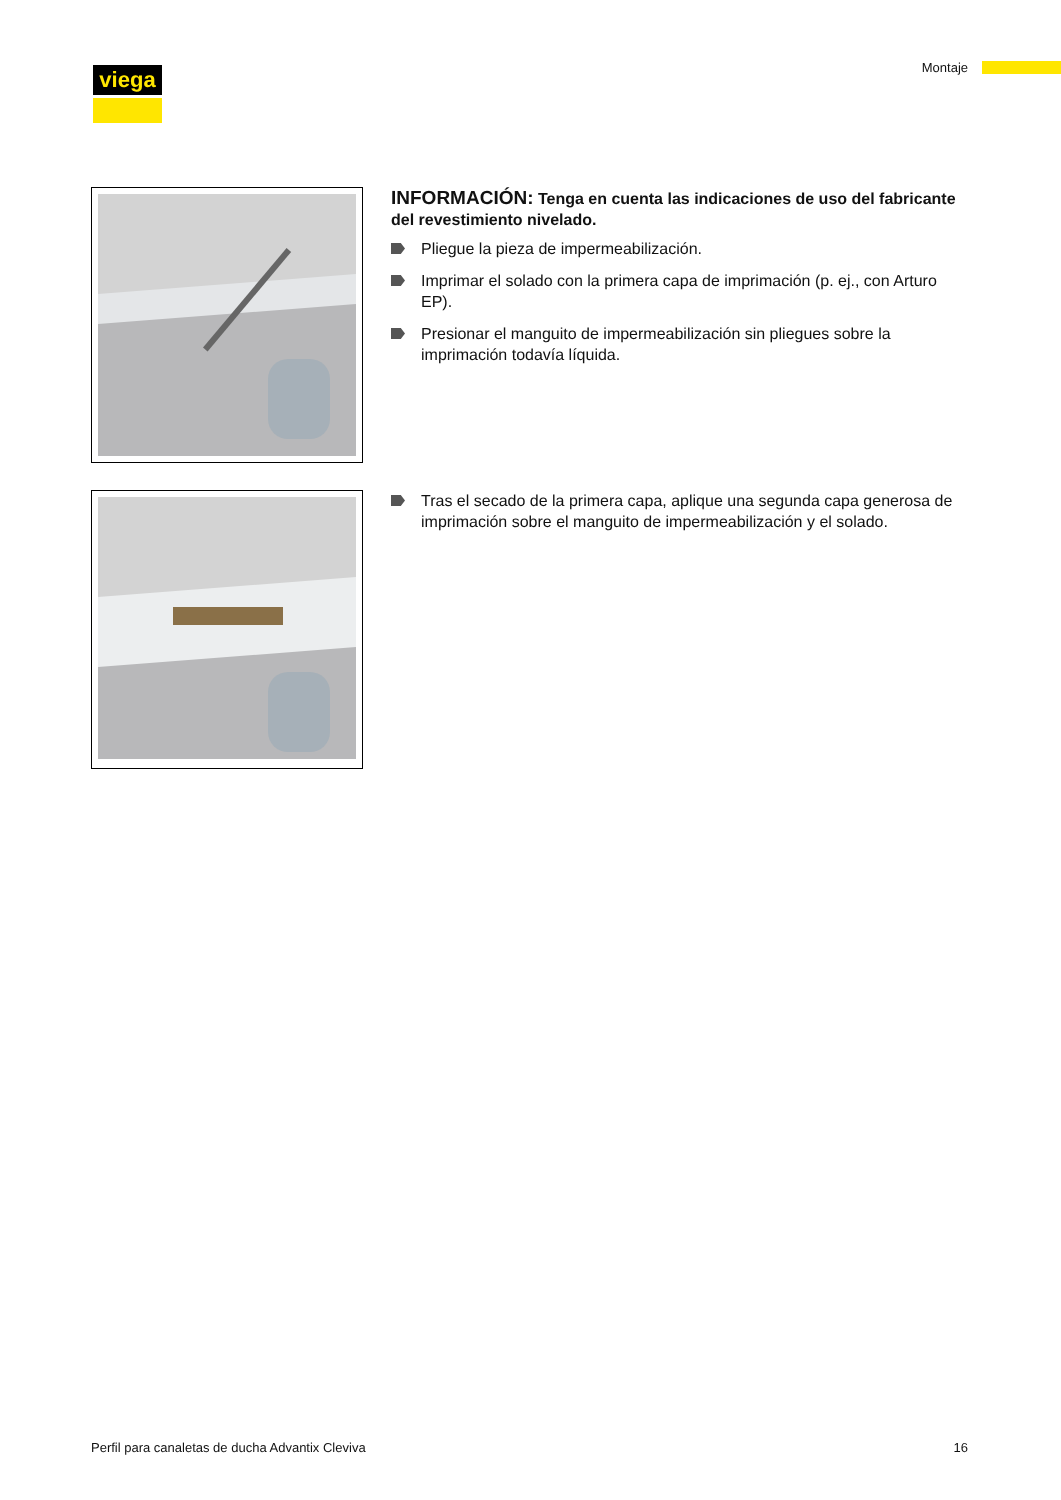viega Montaje
INFORMACIÓN: Tenga en cuenta las indicaciones de uso del fabricante del revestimiento nivelado.
Pliegue la pieza de impermeabilización.
Imprimar el solado con la primera capa de imprimación (p. ej., con Arturo EP).
Presionar el manguito de impermeabilización sin pliegues sobre la imprimación todavía líquida.
Tras el secado de la primera capa, aplique una segunda capa generosa de imprimación sobre el manguito de impermeabilización y el solado.
Perfil para canaletas de ducha Advantix Cleviva 16